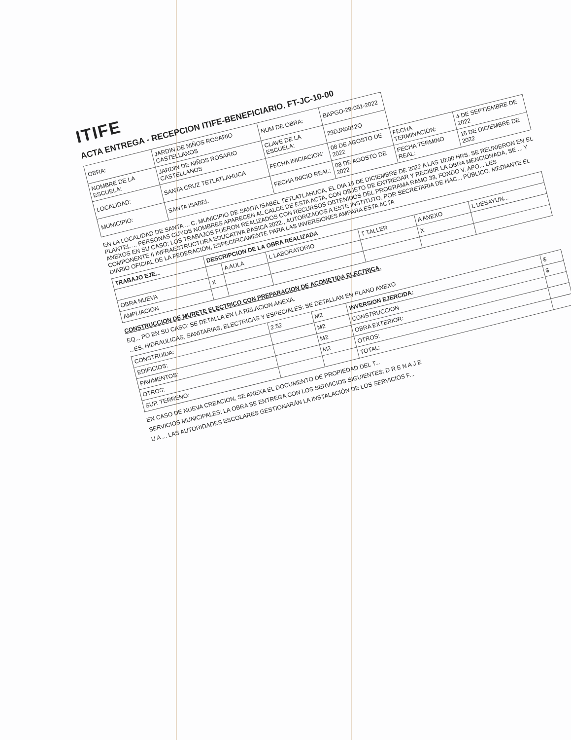ITIFE
ACTA ENTREGA - RECEPCION ITIFE-BENEFICIARIO. FT-JC-10-00
| OBRA: | JARDIN DE NIÑOS ROSARIO CASTELLANOS | NUM DE OBRA: | BAPGO-29-051-2022 | | |
| NOMBRE DE LA ESCUELA: | JARDIN DE NIÑOS ROSARIO CASTELLANOS | CLAVE DE LA ESCUELA: | 29DJN0012Q | | |
| LOCALIDAD: | SANTA CRUZ TETLATLAHUCA | FECHA INICIACION: | 08 DE AGOSTO DE 2022 | FECHA TERMINACIÓN: | 4 DE SEPTIEMBRE DE 2022 |
| MUNICIPIO: | SANTA ISABEL | FECHA INICIO REAL: | 08 DE AGOSTO DE 2022 | FECHA TERMINO REAL: | 15 DE DICIEMBRE DE 2022 |
EN LA LOCALIDAD DE SANTA ... C. MUNICIPIO DE SANTA ISABEL TETLATLAHUCA, EL DIA 15 DE DICIEMBRE DE 2022 A LAS 10:00 HRS. SE REUNIERON EN EL PLANTEL ... PERSONAS CUYOS NOMBRES APARECEN AL CALCE DE ESTA ACTA, CON OBJETO DE ENTREGAR Y RECIBIR LA OBRA MENCIONADA, SE ... Y ANEXOS EN SU CASO; LOS TRABAJOS FUERON REALIZADOS CON RECURSOS OBTENIDOS DEL PROGRAMA RAMO 33, FONDO V. APO... LES COMPONENTE II INFRAESTRUCTURA EDUCATIVA BASICA 2022., AUTORIZADOS A ESTE INSTITUTO, POR SECRETARIA DE HAC... PÚBLICO, MEDIANTE EL DIARIO OFICIAL DE LA FEDERACIÓN, ESPECIFICAMENTE PARA LAS INVERSIONES AMPARA ESTA ACTA
| TRABAJO EJE... | DESCRIPCION DE LA OBRA REALIZADA | | | | | |
| --- | --- | --- | --- | --- | --- | --- |
| | | A AULA | L LABORATORIO | T TALLER | A ANEXO | L DESAYUN... |
| OBRA NUEVA | X | | | | X | |
| AMPLIACION | | | | | | |
CONSTRUCCION DE MURETE ELECTRICO CON PREPARACION DE ACOMETIDA ELECTRICA.
EQ... PO EN SU CASO: SE DETALLA EN LA RELACION ANEXA.
...ES, HIDRAULICAS, SANITARIAS, ELECTRICAS Y ESPECIALES: SE DETALLAN EN PLANO ANEXO
| CONSTRUIDA: | 2.52 | M2 | INVERSION EJERCIDA: | $ |
| EDIFICIOS: | | M2 | CONSTRUCCION | $ |
| PAVIMENTOS: | | M2 | OBRA EXTERIOR: | |
| OTROS: | | M2 | OTROS: | |
| SUP. TERRENO: | | | TOTAL: | |
EN CASO DE NUEVA CREACION, SE ANEXA EL DOCUMENTO DE PROPIEDAD DEL T...
SERVICIOS MUNICIPALES: LA OBRA SE ENTREGA CON LOS SERVICIOS SIGUIENTES: D R E N A J E
U A ... LAS AUTORIDADES ESCOLARES GESTIONARÁN LA INSTALACIÓN DE LOS SERVICIOS F...